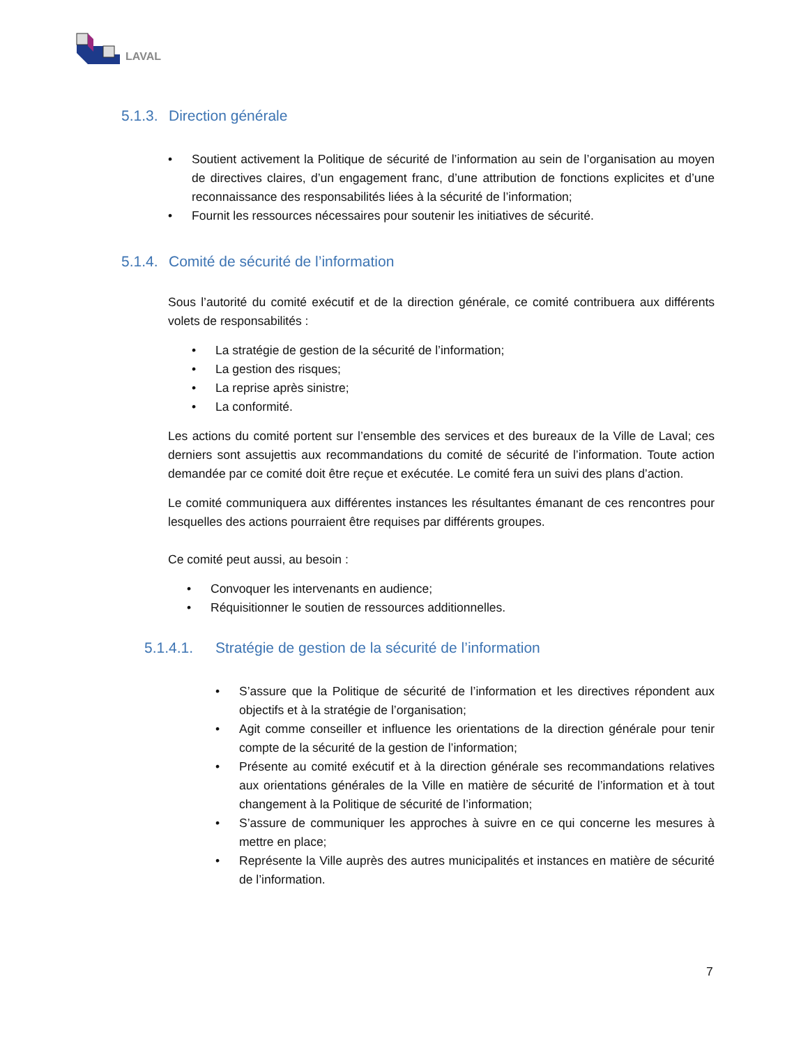LAVAL
5.1.3. Direction générale
• Soutient activement la Politique de sécurité de l’information au sein de l’organisation au moyen de directives claires, d’un engagement franc, d’une attribution de fonctions explicites et d’une reconnaissance des responsabilités liées à la sécurité de l’information;
• Fournit les ressources nécessaires pour soutenir les initiatives de sécurité.
5.1.4. Comité de sécurité de l’information
Sous l’autorité du comité exécutif et de la direction générale, ce comité contribuera aux différents volets de responsabilités :
• La stratégie de gestion de la sécurité de l’information;
• La gestion des risques;
• La reprise après sinistre;
• La conformité.
Les actions du comité portent sur l’ensemble des services et des bureaux de la Ville de Laval; ces derniers sont assujettis aux recommandations du comité de sécurité de l’information. Toute action demandée par ce comité doit être reçue et exécutée. Le comité fera un suivi des plans d’action.
Le comité communiquera aux différentes instances les résultantes émanant de ces rencontres pour lesquelles des actions pourraient être requises par différents groupes.
Ce comité peut aussi, au besoin :
• Convoquer les intervenants en audience;
• Réquisitionner le soutien de ressources additionnelles.
5.1.4.1. Stratégie de gestion de la sécurité de l’information
• S’assure que la Politique de sécurité de l’information et les directives répondent aux objectifs et à la stratégie de l’organisation;
• Agit comme conseiller et influence les orientations de la direction générale pour tenir compte de la sécurité de la gestion de l’information;
• Présente au comité exécutif et à la direction générale ses recommandations relatives aux orientations générales de la Ville en matière de sécurité de l’information et à tout changement à la Politique de sécurité de l’information;
• S’assure de communiquer les approches à suivre en ce qui concerne les mesures à mettre en place;
• Représente la Ville auprès des autres municipalités et instances en matière de sécurité de l’information.
7